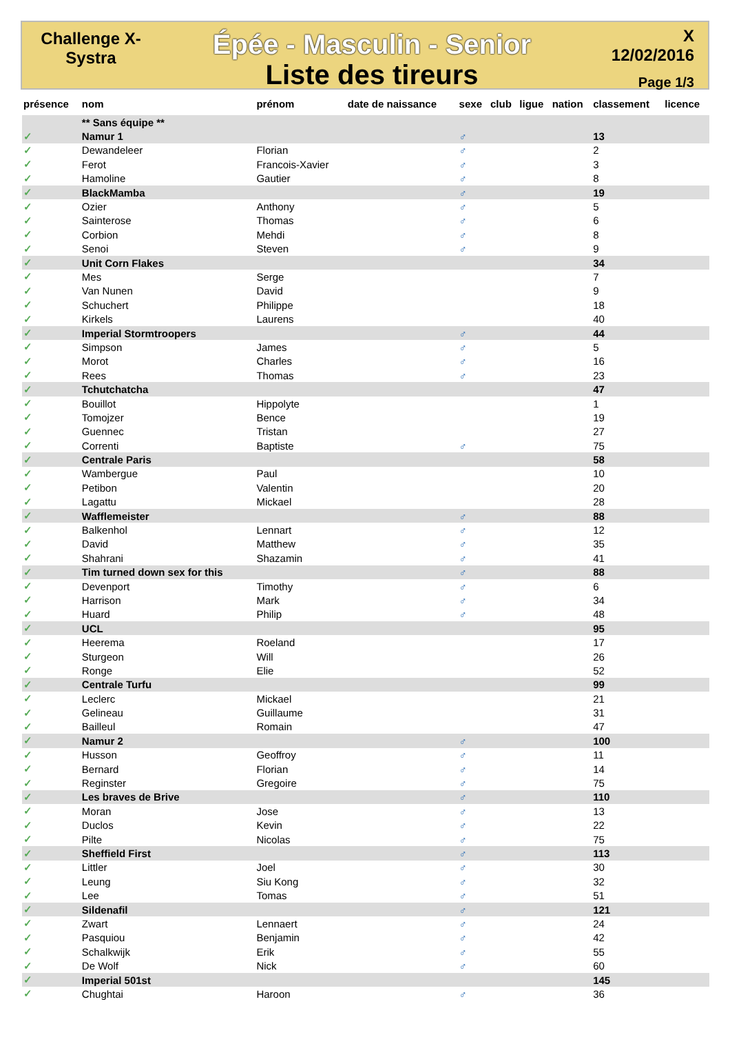Challenge X-Systra
Épée - Masculin - Senior
Liste des tireurs
X
12/02/2016
Page 1/3
| présence | nom | prénom | date de naissance | sexe | club | ligue | nation | classement | licence |
| --- | --- | --- | --- | --- | --- | --- | --- | --- | --- |
| | ** Sans équipe ** | | | | | | | | |
| ✓ | Namur 1 | | | ♂ | | | | 13 | |
| ✓ | Dewandeleer | Florian | | ♂ | | | | 2 | |
| ✓ | Ferot | Francois-Xavier | | ♂ | | | | 3 | |
| ✓ | Hamoline | Gautier | | ♂ | | | | 8 | |
| ✓ | BlackMamba | | | ♂ | | | | 19 | |
| ✓ | Ozier | Anthony | | ♂ | | | | 5 | |
| ✓ | Sainterose | Thomas | | ♂ | | | | 6 | |
| ✓ | Corbion | Mehdi | | ♂ | | | | 8 | |
| ✓ | Senoi | Steven | | ♂ | | | | 9 | |
| ✓ | Unit Corn Flakes | | | | | | | 34 | |
| ✓ | Mes | Serge | | | | | | 7 | |
| ✓ | Van Nunen | David | | | | | | 9 | |
| ✓ | Schuchert | Philippe | | | | | | 18 | |
| ✓ | Kirkels | Laurens | | | | | | 40 | |
| ✓ | Imperial Stormtroopers | | | ♂ | | | | 44 | |
| ✓ | Simpson | James | | ♂ | | | | 5 | |
| ✓ | Morot | Charles | | ♂ | | | | 16 | |
| ✓ | Rees | Thomas | | ♂ | | | | 23 | |
| ✓ | Tchutchatcha | | | | | | | 47 | |
| ✓ | Bouillot | Hippolyte | | | | | | 1 | |
| ✓ | Tomojzer | Bence | | | | | | 19 | |
| ✓ | Guennec | Tristan | | | | | | 27 | |
| ✓ | Correnti | Baptiste | | ♂ | | | | 75 | |
| ✓ | Centrale Paris | | | | | | | 58 | |
| ✓ | Wambergue | Paul | | | | | | 10 | |
| ✓ | Petibon | Valentin | | | | | | 20 | |
| ✓ | Lagattu | Mickael | | | | | | 28 | |
| ✓ | Wafflemeister | | | ♂ | | | | 88 | |
| ✓ | Balkenhol | Lennart | | ♂ | | | | 12 | |
| ✓ | David | Matthew | | ♂ | | | | 35 | |
| ✓ | Shahrani | Shazamin | | ♂ | | | | 41 | |
| ✓ | Tim turned down sex for this | | | ♂ | | | | 88 | |
| ✓ | Devenport | Timothy | | ♂ | | | | 6 | |
| ✓ | Harrison | Mark | | ♂ | | | | 34 | |
| ✓ | Huard | Philip | | ♂ | | | | 48 | |
| ✓ | UCL | | | | | | | 95 | |
| ✓ | Heerema | Roeland | | | | | | 17 | |
| ✓ | Sturgeon | Will | | | | | | 26 | |
| ✓ | Ronge | Elie | | | | | | 52 | |
| ✓ | Centrale Turfu | | | | | | | 99 | |
| ✓ | Leclerc | Mickael | | | | | | 21 | |
| ✓ | Gelineau | Guillaume | | | | | | 31 | |
| ✓ | Bailleul | Romain | | | | | | 47 | |
| ✓ | Namur 2 | | | ♂ | | | | 100 | |
| ✓ | Husson | Geoffroy | | ♂ | | | | 11 | |
| ✓ | Bernard | Florian | | ♂ | | | | 14 | |
| ✓ | Reginster | Gregoire | | ♂ | | | | 75 | |
| ✓ | Les braves de Brive | | | ♂ | | | | 110 | |
| ✓ | Moran | Jose | | ♂ | | | | 13 | |
| ✓ | Duclos | Kevin | | ♂ | | | | 22 | |
| ✓ | Pilte | Nicolas | | ♂ | | | | 75 | |
| ✓ | Sheffield First | | | ♂ | | | | 113 | |
| ✓ | Littler | Joel | | ♂ | | | | 30 | |
| ✓ | Leung | Siu Kong | | ♂ | | | | 32 | |
| ✓ | Lee | Tomas | | ♂ | | | | 51 | |
| ✓ | Sildenafil | | | ♂ | | | | 121 | |
| ✓ | Zwart | Lennaert | | ♂ | | | | 24 | |
| ✓ | Pasquiou | Benjamin | | ♂ | | | | 42 | |
| ✓ | Schalkwijk | Erik | | ♂ | | | | 55 | |
| ✓ | De Wolf | Nick | | ♂ | | | | 60 | |
| ✓ | Imperial 501st | | | | | | | 145 | |
| ✓ | Chughtai | Haroon | | ♂ | | | | 36 | |